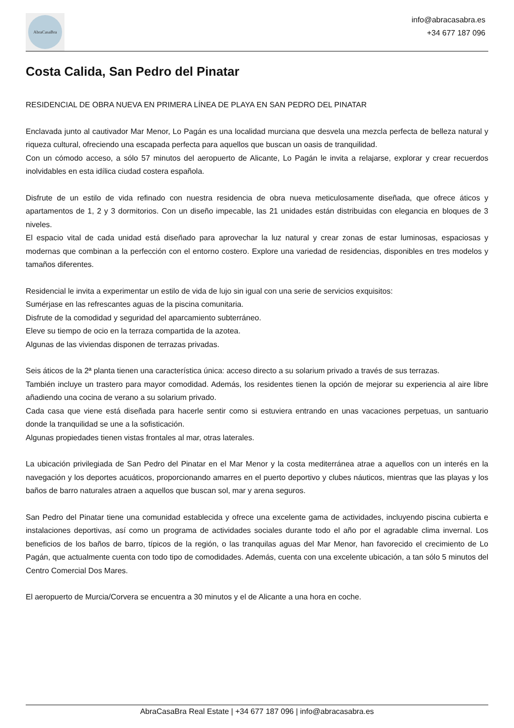AbraCasaBra
info@abracasabra.es
+34 677 187 096
Costa Calida, San Pedro del Pinatar
RESIDENCIAL DE OBRA NUEVA EN PRIMERA LÍNEA DE PLAYA EN SAN PEDRO DEL PINATAR
Enclavada junto al cautivador Mar Menor, Lo Pagán es una localidad murciana que desvela una mezcla perfecta de belleza natural y riqueza cultural, ofreciendo una escapada perfecta para aquellos que buscan un oasis de tranquilidad.
Con un cómodo acceso, a sólo 57 minutos del aeropuerto de Alicante, Lo Pagán le invita a relajarse, explorar y crear recuerdos inolvidables en esta idílica ciudad costera española.
Disfrute de un estilo de vida refinado con nuestra residencia de obra nueva meticulosamente diseñada, que ofrece áticos y apartamentos de 1, 2 y 3 dormitorios. Con un diseño impecable, las 21 unidades están distribuidas con elegancia en bloques de 3 niveles.
El espacio vital de cada unidad está diseñado para aprovechar la luz natural y crear zonas de estar luminosas, espaciosas y modernas que combinan a la perfección con el entorno costero. Explore una variedad de residencias, disponibles en tres modelos y tamaños diferentes.
Residencial le invita a experimentar un estilo de vida de lujo sin igual con una serie de servicios exquisitos:
Sumérjase en las refrescantes aguas de la piscina comunitaria.
Disfrute de la comodidad y seguridad del aparcamiento subterráneo.
Eleve su tiempo de ocio en la terraza compartida de la azotea.
Algunas de las viviendas disponen de terrazas privadas.
Seis áticos de la 2ª planta tienen una característica única: acceso directo a su solarium privado a través de sus terrazas.
También incluye un trastero para mayor comodidad. Además, los residentes tienen la opción de mejorar su experiencia al aire libre añadiendo una cocina de verano a su solarium privado.
Cada casa que viene está diseñada para hacerle sentir como si estuviera entrando en unas vacaciones perpetuas, un santuario donde la tranquilidad se une a la sofisticación.
Algunas propiedades tienen vistas frontales al mar, otras laterales.
La ubicación privilegiada de San Pedro del Pinatar en el Mar Menor y la costa mediterránea atrae a aquellos con un interés en la navegación y los deportes acuáticos, proporcionando amarres en el puerto deportivo y clubes náuticos, mientras que las playas y los baños de barro naturales atraen a aquellos que buscan sol, mar y arena seguros.
San Pedro del Pinatar tiene una comunidad establecida y ofrece una excelente gama de actividades, incluyendo piscina cubierta e instalaciones deportivas, así como un programa de actividades sociales durante todo el año por el agradable clima invernal. Los beneficios de los baños de barro, típicos de la región, o las tranquilas aguas del Mar Menor, han favorecido el crecimiento de Lo Pagán, que actualmente cuenta con todo tipo de comodidades. Además, cuenta con una excelente ubicación, a tan sólo 5 minutos del Centro Comercial Dos Mares.
El aeropuerto de Murcia/Corvera se encuentra a 30 minutos y el de Alicante a una hora en coche.
AbraCasaBra Real Estate | +34 677 187 096 | info@abracasabra.es